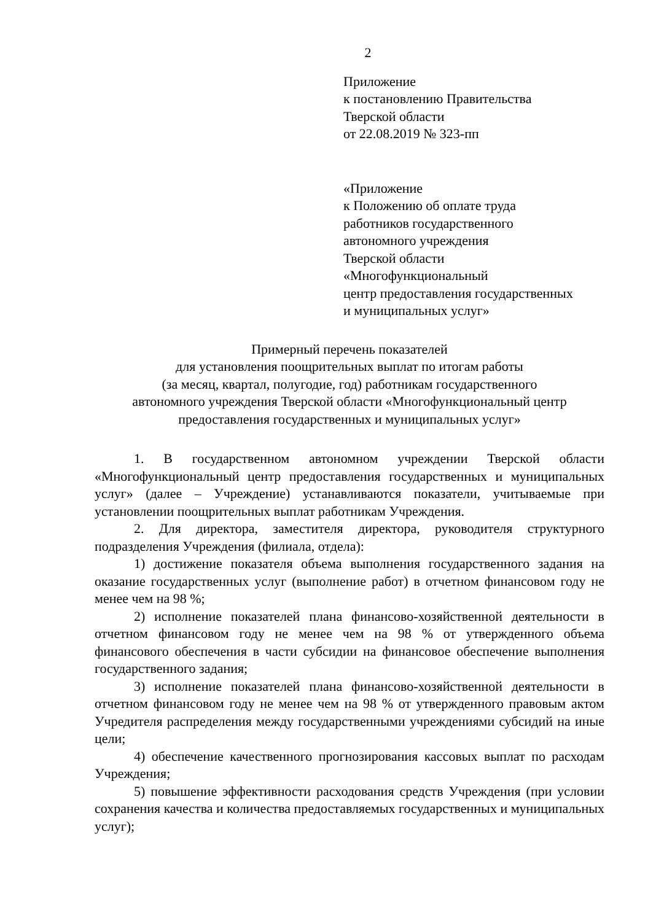2
Приложение
к постановлению Правительства
Тверской области
от 22.08.2019 № 323-пп
«Приложение
к Положению об оплате труда
работников государственного
автономного учреждения
Тверской области
«Многофункциональный
центр предоставления государственных
и муниципальных услуг»
Примерный перечень показателей
для установления поощрительных выплат по итогам работы
(за месяц, квартал, полугодие, год) работникам государственного
автономного учреждения Тверской области «Многофункциональный центр
предоставления государственных и муниципальных услуг»
1. В государственном автономном учреждении Тверской области «Многофункциональный центр предоставления государственных и муниципальных услуг» (далее – Учреждение) устанавливаются показатели, учитываемые при установлении поощрительных выплат работникам Учреждения.
2. Для директора, заместителя директора, руководителя структурного подразделения Учреждения (филиала, отдела):
1) достижение показателя объема выполнения государственного задания на оказание государственных услуг (выполнение работ) в отчетном финансовом году не менее чем на 98 %;
2) исполнение показателей плана финансово-хозяйственной деятельности в отчетном финансовом году не менее чем на 98 % от утвержденного объема финансового обеспечения в части субсидии на финансовое обеспечение выполнения государственного задания;
3) исполнение показателей плана финансово-хозяйственной деятельности в отчетном финансовом году не менее чем на 98 % от утвержденного правовым актом Учредителя распределения между государственными учреждениями субсидий на иные цели;
4) обеспечение качественного прогнозирования кассовых выплат по расходам Учреждения;
5) повышение эффективности расходования средств Учреждения (при условии сохранения качества и количества предоставляемых государственных и муниципальных услуг);